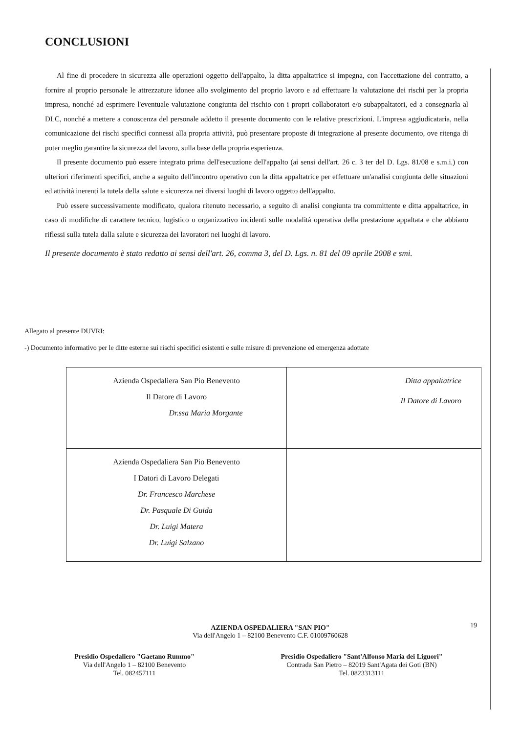CONCLUSIONI
Al fine di procedere in sicurezza alle operazioni oggetto dell'appalto, la ditta appaltatrice si impegna, con l'accettazione del contratto, a fornire al proprio personale le attrezzature idonee allo svolgimento del proprio lavoro e ad effettuare la valutazione dei rischi per la propria impresa, nonché ad esprimere l'eventuale valutazione congiunta del rischio con i propri collaboratori e/o subappaltatori, ed a consegnarla al DLC, nonché a mettere a conoscenza del personale addetto il presente documento con le relative prescrizioni. L'impresa aggiudicataria, nella comunicazione dei rischi specifici connessi alla propria attività, può presentare proposte di integrazione al presente documento, ove ritenga di poter meglio garantire la sicurezza del lavoro, sulla base della propria esperienza.
Il presente documento può essere integrato prima dell'esecuzione dell'appalto (ai sensi dell'art. 26 c. 3 ter del D. Lgs. 81/08 e s.m.i.) con ulteriori riferimenti specifici, anche a seguito dell'incontro operativo con la ditta appaltatrice per effettuare un'analisi congiunta delle situazioni ed attività inerenti la tutela della salute e sicurezza nei diversi luoghi di lavoro oggetto dell'appalto.
Può essere successivamente modificato, qualora ritenuto necessario, a seguito di analisi congiunta tra committente e ditta appaltatrice, in caso di modifiche di carattere tecnico, logistico o organizzativo incidenti sulle modalità operativa della prestazione appaltata e che abbiano riflessi sulla tutela dalla salute e sicurezza dei lavoratori nei luoghi di lavoro.
Il presente documento è stato redatto ai sensi dell'art. 26, comma 3, del D. Lgs. n. 81 del 09 aprile 2008 e smi.
Allegato al presente DUVRI:
-) Documento informativo per le ditte esterne sui rischi specifici esistenti e sulle misure di prevenzione ed emergenza adottate
| Azienda Ospedaliera San Pio Benevento Il Datore di Lavoro Dr.ssa Maria Morgante | Ditta appaltatrice Il Datore di Lavoro |
| Azienda Ospedaliera San Pio Benevento I Datori di Lavoro Delegati Dr. Francesco Marchese Dr. Pasquale Di Guida Dr. Luigi Matera Dr. Luigi Salzano | |
19
AZIENDA OSPEDALIERA "SAN PIO"
Via dell'Angelo 1 – 82100 Benevento C.F. 01009760628
Presidio Ospedaliero "Gaetano Rummo"
Via dell'Angelo 1 – 82100 Benevento
Tel. 082457111
Presidio Ospedaliero "Sant'Alfonso Maria dei Liguori"
Contrada San Pietro – 82019 Sant'Agata dei Goti (BN)
Tel. 0823313111